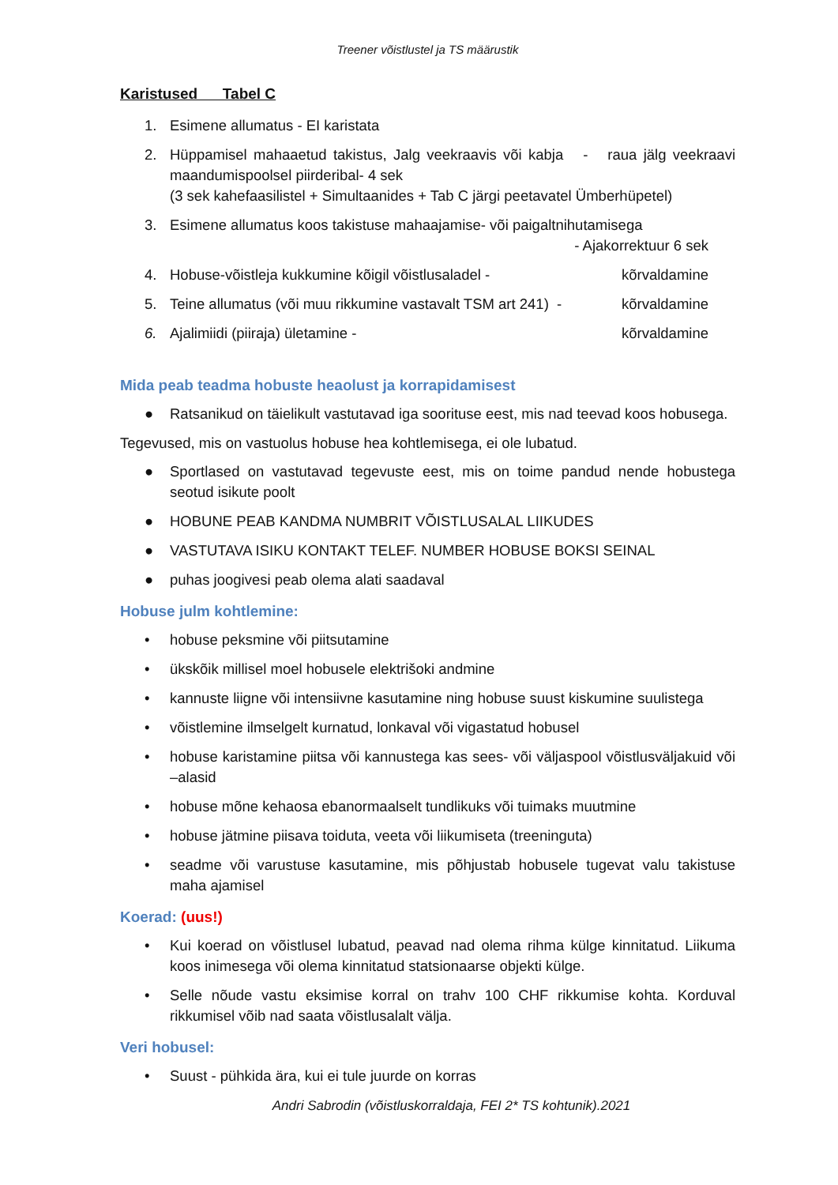Treener võistlustel ja TS määrustik
Karistused Tabel C
1. Esimene allumatus - EI karistata
2. Hüppamisel mahaaetud takistus, Jalg veekraavis või kabja - raua jälg veekraavi maandumispoolsel piirderibal- 4 sek
(3 sek kahefaasilistel + Simultaanides + Tab C järgi peetavatel Ümberhüpetel)
3. Esimene allumatus koos takistuse mahaajamise- või paigaltnihutamisega
- Ajakorrektuur 6 sek
4. Hobuse-võistleja kukkumine kõigil võistlusaladel - kõrvaldamine
5. Teine allumatus (või muu rikkumine vastavalt TSM art 241) - kõrvaldamine
6. Ajalimiidi (piiraja) ületamine - kõrvaldamine
Mida peab teadma hobuste heaolust ja korrapidamisest
● Ratsanikud on täielikult vastutavad iga soorituse eest, mis nad teevad koos hobusega.
Tegevused, mis on vastuolus hobuse hea kohtlemisega, ei ole lubatud.
● Sportlased on vastutavad tegevuste eest, mis on toime pandud nende hobustega seotud isikute poolt
● HOBUNE PEAB KANDMA NUMBRIT VÕISTLUSALAL LIIKUDES
● VASTUTAVA ISIKU KONTAKT TELEF. NUMBER HOBUSE BOKSI SEINAL
● puhas joogivesi peab olema alati saadaval
Hobuse julm kohtlemine:
• hobuse peksmine või piitsutamine
• ükskõik millisel moel hobusele elektrišoki andmine
• kannuste liigne või intensiivne kasutamine ning hobuse suust kiskumine suulistega
• võistlemine ilmselgelt kurnatud, lonkaval või vigastatud hobusel
• hobuse karistamine piitsa või kannustega kas sees- või väljaspool võistlusväljakuid või –alasid
• hobuse mõne kehaosa ebanormaalselt tundlikuks või tuimaks muutmine
• hobuse jätmine piisava toiduta, veeta või liikumiseta (treeninguta)
• seadme või varustuse kasutamine, mis põhjustab hobusele tugevat valu takistuse maha ajamisel
Koerad: (uus!)
• Kui koerad on võistlusel lubatud, peavad nad olema rihma külge kinnitatud. Liikuma koos inimesega või olema kinnitatud statsionaarse objekti külge.
• Selle nõude vastu eksimise korral on trahv 100 CHF rikkumise kohta. Korduval rikkumisel võib nad saata võistlusalalt välja.
Veri hobusel:
• Suust - pühkida ära, kui ei tule juurde on korras
Andri Sabrodin (võistluskorraldaja, FEI 2* TS kohtunik).2021